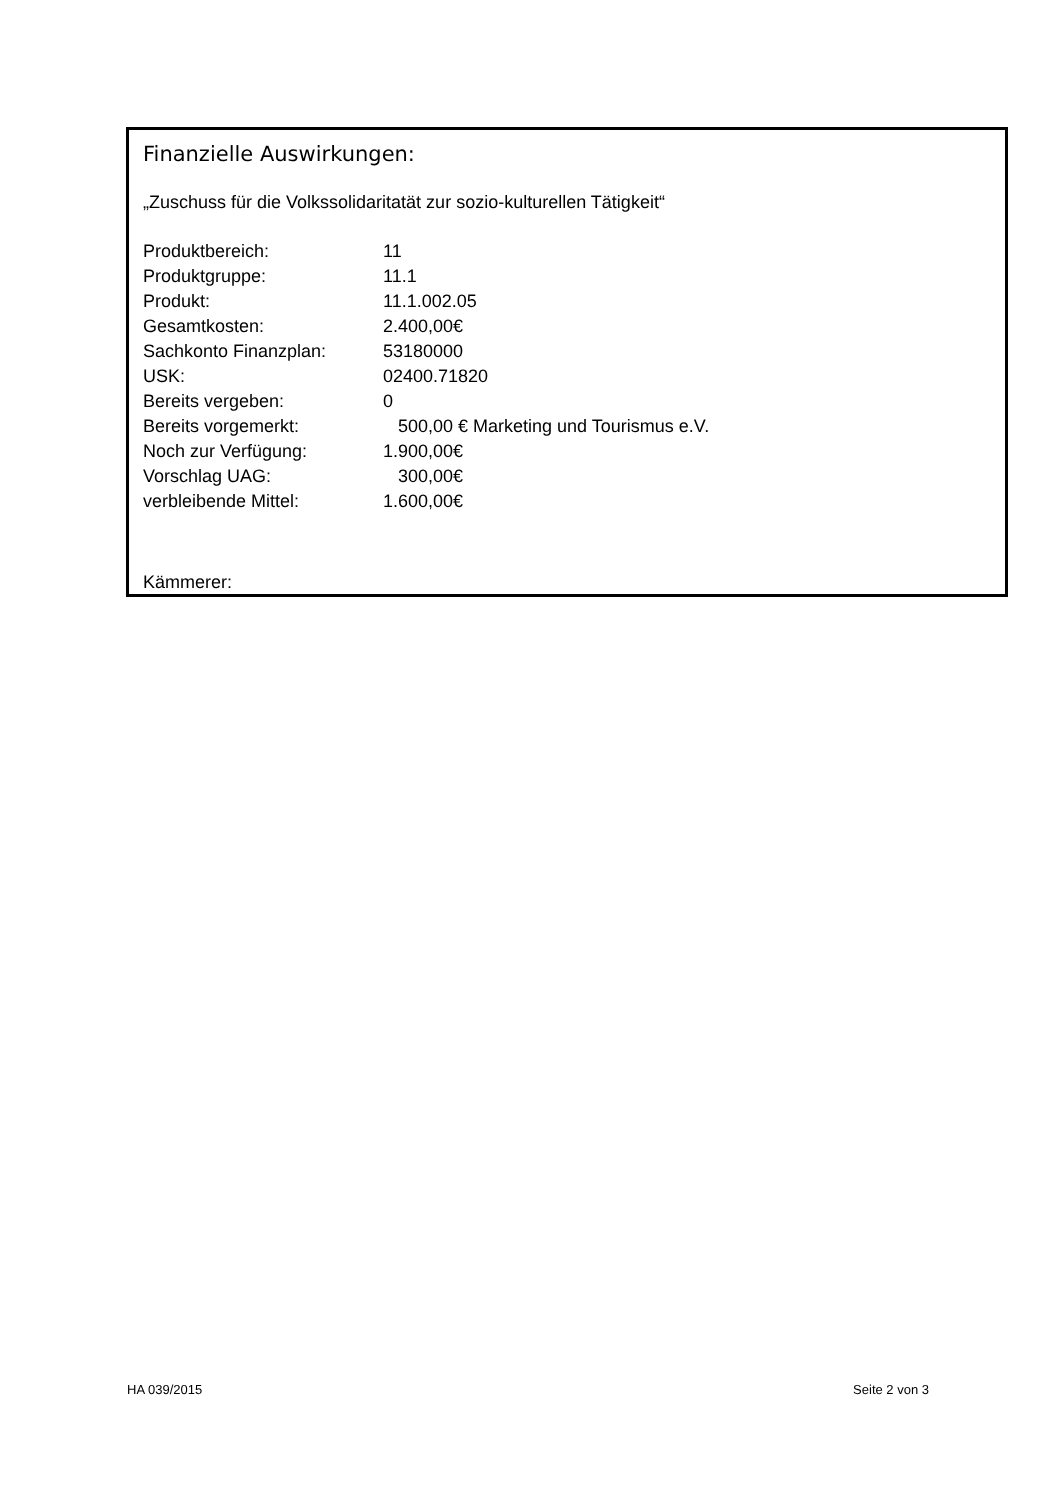Finanzielle Auswirkungen:
„Zuschuss für die Volkssolidaritatät zur sozio-kulturellen Tätigkeit“
| Produktbereich: | 11 |
| Produktgruppe: | 11.1 |
| Produkt: | 11.1.002.05 |
| Gesamtkosten: | 2.400,00€ |
| Sachkonto Finanzplan: | 53180000 |
| USK: | 02400.71820 |
| Bereits vergeben: | 0 |
| Bereits vorgemerkt: | 500,00 € Marketing und Tourismus e.V. |
| Noch zur Verfügung: | 1.900,00€ |
| Vorschlag UAG: | 300,00€ |
| verbleibende Mittel: | 1.600,00€ |
Kämmerer:
HA 039/2015 Seite 2 von 3